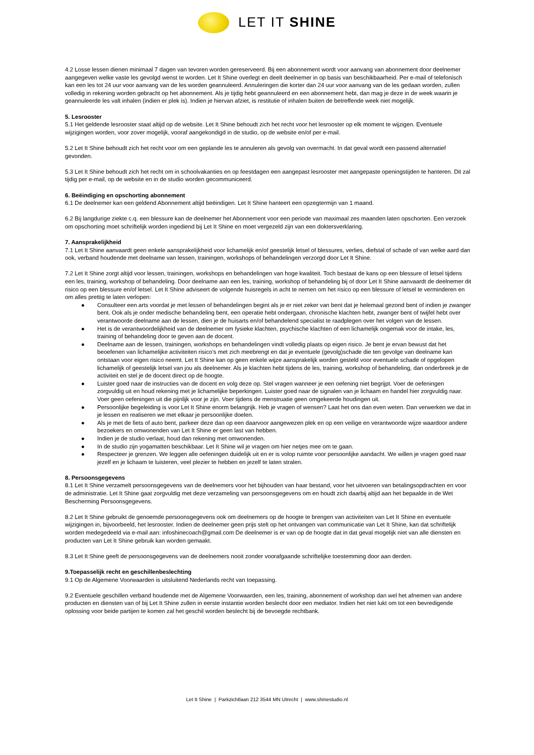LET IT SHINE
4.2 Losse lessen dienen minimaal 7 dagen van tevoren worden gereserveerd. Bij een abonnement wordt voor aanvang van abonnement door deelnemer aangegeven welke vaste les gevolgd wenst te worden. Let It Shine overlegt en deelt deelnemer in op basis van beschikbaarheid. Per e-mail of telefonisch kan een les tot 24 uur voor aanvang van de les worden geannuleerd. Annuleringen die korter dan 24 uur voor aanvang van de les gedaan worden, zullen volledig in rekening worden gebracht op het abonnement. Als je tijdig hebt geannuleerd en een abonnement hebt, dan mag je deze in de week waarin je geannuleerde les valt inhalen (indien er plek is). Indien je hiervan afziet, is restitutie of inhalen buiten de betreffende week niet mogelijk.
5. Lesrooster
5.1 Het geldende lesrooster staat altijd op de website. Let It Shine behoudt zich het recht voor het lesrooster op elk moment te wijzigen. Eventuele wijzigingen worden, voor zover mogelijk, vooraf aangekondigd in de studio, op de website en/of per e-mail.
5.2 Let It Shine behoudt zich het recht voor om een geplande les te annuleren als gevolg van overmacht. In dat geval wordt een passend alternatief gevonden.
5.3 Let It Shine behoudt zich het recht om in schoolvakanties en op feestdagen een aangepast lesrooster met aangepaste openingstijden te hanteren. Dit zal tijdig per e-mail, op de website en in de studio worden gecommuniceerd.
6. Beëindiging en opschorting abonnement
6.1 De deelnemer kan een geldend Abonnement altijd beëindigen. Let It Shine hanteert een opzegtermijn van 1 maand.
6.2 Bij langdurige ziekte c.q. een blessure kan de deelnemer het Abonnement voor een periode van maximaal zes maanden laten opschorten. Een verzoek om opschorting moet schriftelijk worden ingediend bij Let It Shine en moet vergezeld zijn van een doktersverklaring.
7. Aansprakelijkheid
7.1 Let It Shine aanvaardt geen enkele aansprakelijkheid voor lichamelijk en/of geestelijk letsel of blessures, verlies, diefstal of schade of van welke aard dan ook, verband houdende met deelname van lessen, trainingen, workshops of behandelingen verzorgd door Let It Shine.
7.2 Let It Shine zorgt altijd voor lessen, trainingen, workshops en behandelingen van hoge kwaliteit. Toch bestaat de kans op een blessure of letsel tijdens een les, training, workshop of behandeling. Door deelname aan een les, training, workshop of behandeling bij of door Let It Shine aanvaardt de deelnemer dit risico op een blessure en/of letsel. Let It Shine adviseert de volgende huisregels in acht te nemen om het risico op een blessure of letsel te verminderen en om alles prettig te laten verlopen:
● Consulteer een arts voordat je met lessen of behandelingen begint als je er niet zeker van bent dat je helemaal gezond bent of indien je zwanger bent. Ook als je onder medische behandeling bent, een operatie hebt ondergaan, chronische klachten hebt, zwanger bent of twijfel hebt over verantwoorde deelname aan de lessen, dien je de huisarts en/of behandelend specialist te raadplegen over het volgen van de lessen.
● Het is de verantwoordelijkheid van de deelnemer om fysieke klachten, psychische klachten of een lichamelijk ongemak voor de intake, les, training of behandeling door te geven aan de docent.
● Deelname aan de lessen, trainingen, workshops en behandelingen vindt volledig plaats op eigen risico. Je bent je ervan bewust dat het beoefenen van lichamelijke activiteiten risico’s met zich meebrengt en dat je eventuele (gevolg)schade die ten gevolge van deelname kan ontstaan voor eigen risico neemt. Let It Shine kan op geen enkele wijze aansprakelijk worden gesteld voor eventuele schade of opgelopen lichamelijk of geestelijk letsel van jou als deelnemer. Als je klachten hebt tijdens de les, training, workshop of behandeling, dan onderbreek je de activiteit en stel je de docent direct op de hoogte.
● Luister goed naar de instructies van de docent en volg deze op. Stel vragen wanneer je een oefening niet begrijpt. Voer de oefeningen zorgvuldig uit en houd rekening met je lichamelijke beperkingen. Luister goed naar de signalen van je lichaam en handel hier zorgvuldig naar. Voer geen oefeningen uit die pijnlijk voor je zijn. Voer tijdens de menstruatie geen omgekeerde houdingen uit.
● Persoonlijke begeleiding is voor Let It Shine enorm belangrijk. Heb je vragen of wensen? Laat het ons dan even weten. Dan verwerken we dat in je lessen en realiseren we met elkaar je persoonlijke doelen.
● Als je met de fiets of auto bent, parkeer deze dan op een daarvoor aangewezen plek en op een veilige en verantwoorde wijze waardoor andere bezoekers en omwonenden van Let It Shine er geen last van hebben.
● Indien je de studio verlaat, houd dan rekening met omwonenden.
● In de studio zijn yogamatten beschikbaar. Let It Shine wil je vragen om hier netjes mee om te gaan.
● Respecteer je grenzen. We leggen alle oefeningen duidelijk uit en er is volop ruimte voor persoonlijke aandacht. We willen je vragen goed naar jezelf en je lichaam te luisteren, veel plezier te hebben en jezelf te laten stralen.
8. Persoonsgegevens
8.1 Let It Shine verzamelt persoonsgegevens van de deelnemers voor het bijhouden van haar bestand, voor het uitvoeren van betalingsopdrachten en voor de administratie. Let It Shine gaat zorgvuldig met deze verzameling van persoonsgegevens om en houdt zich daarbij altijd aan het bepaalde in de Wet Bescherming Persoonsgegevens.
8.2 Let It Shine gebruikt de genoemde persoonsgegevens ook om deelnemers op de hoogte te brengen van activiteiten van Let It Shine en eventuele wijzigingen in, bijvoorbeeld, het lesrooster. Indien de deelnemer geen prijs stelt op het ontvangen van communicatie van Let It Shine, kan dat schriftelijk worden medegedeeld via e-mail aan: infoshinecoach@gmail.com De deelnemer is er van op de hoogte dat in dat geval mogelijk niet van alle diensten en producten van Let It Shine gebruik kan worden gemaakt.
8.3 Let It Shine geeft de persoonsgegevens van de deelnemers nooit zonder voorafgaande schriftelijke toestemming door aan derden.
9.Toepasselijk recht en geschillenbeslechting
9.1 Op de Algemene Voorwaarden is uitsluitend Nederlands recht van toepassing.
9.2 Eventuele geschillen verband houdende met de Algemene Voorwaarden, een les, training, abonnement of workshop dan wel het afnemen van andere producten en diensten van of bij Let It Shine zullen in eerste instantie worden beslecht door een mediator. Indien het niet lukt om tot een bevredigende oplossing voor beide partijen te komen zal het geschil worden beslecht bij de bevoegde rechtbank.
Let It Shine | Parkzichtlaan 212 3544 MN Utrecht | www.shinestudio.nl